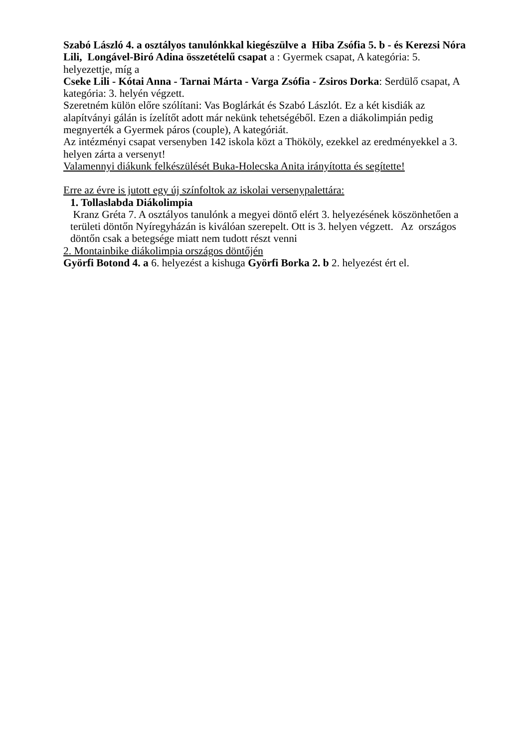Szabó László 4. a osztályos tanulónkkal kiegészülve a Hiba Zsófia 5. b - és Kerezsi Nóra Lili, Longável-Biró Adina összetételű csapat a : Gyermek csapat, A kategória: 5. helyezettje, míg a
Cseke Lili - Kótai Anna - Tarnai Márta - Varga Zsófia - Zsiros Dorka: Serdülő csapat, A kategória: 3. helyén végzett.
Szeretném külön előre szólítani: Vas Boglárkát és Szabó Lászlót. Ez a két kisdiák az alapítványi gálán is ízelítőt adott már nekünk tehetségéből. Ezen a diákolimpián pedig megnyerték a Gyermek páros (couple), A kategóriát.
Az intézményi csapat versenyben 142 iskola közt a Thököly, ezekkel az eredményekkel a 3. helyen zárta a versenyt!
Valamennyi diákunk felkészülését Buka-Holecska Anita irányította és segítette!
Erre az évre is jutott egy új színfoltok az iskolai versenypalettára:
1. Tollaslabda Diákolimpia
Kranz Gréta 7. A osztályos tanulónk a megyei döntő elért 3. helyezésének köszönhetően a területi döntőn Nyíregyházán is kiválóan szerepelt. Ott is 3. helyen végzett. Az országos döntőn csak a betegsége miatt nem tudott részt venni
2. Montainbike diákolimpia országos döntőjén
Györfi Botond 4. a 6. helyezést a kishuga Györfi Borka 2. b 2. helyezést ért el.